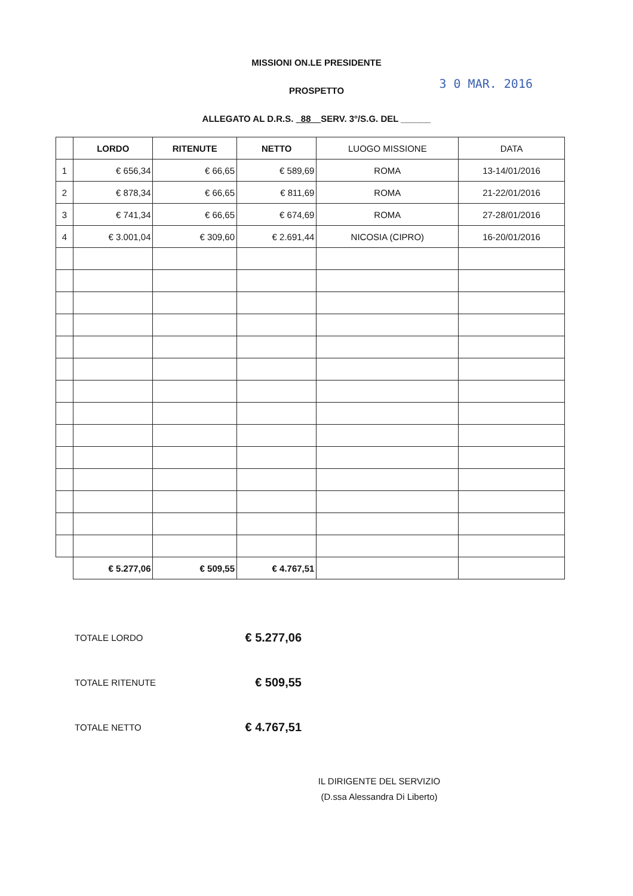MISSIONI ON.LE PRESIDENTE
PROSPETTO
3 0 MAR. 2016
ALLEGATO AL D.R.S. 88 SERV. 3°/S.G. DEL ______
| | LORDO | RITENUTE | NETTO | LUOGO MISSIONE | DATA |
| --- | --- | --- | --- | --- | --- |
| 1 | € 656,34 | € 66,65 | € 589,69 | ROMA | 13-14/01/2016 |
| 2 | € 878,34 | € 66,65 | € 811,69 | ROMA | 21-22/01/2016 |
| 3 | € 741,34 | € 66,65 | € 674,69 | ROMA | 27-28/01/2016 |
| 4 | € 3.001,04 | € 309,60 | € 2.691,44 | NICOSIA (CIPRO) | 16-20/01/2016 |
| | € 5.277,06 | € 509,55 | € 4.767,51 | | |
TOTALE LORDO € 5.277,06
TOTALE RITENUTE € 509,55
TOTALE NETTO € 4.767,51
IL DIRIGENTE DEL SERVIZIO
(D.ssa Alessandra Di Liberto)